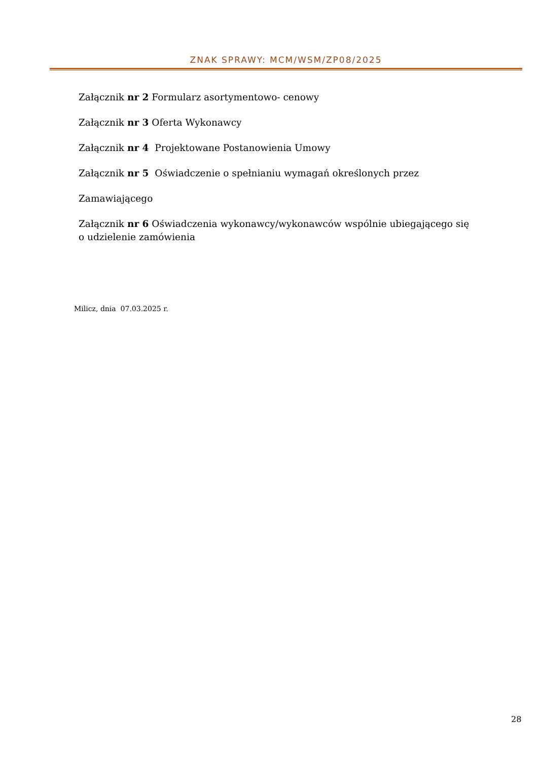ZNAK SPRAWY: MCM/WSM/ZP08/2025
Załącznik nr 2 Formularz asortymentowo- cenowy
Załącznik nr 3 Oferta Wykonawcy
Załącznik nr 4 Projektowane Postanowienia Umowy
Załącznik nr 5 Oświadczenie o spełnianiu wymagań określonych przez
Zamawiającego
Załącznik nr 6 Oświadczenia wykonawcy/wykonawców wspólnie ubiegającego się o udzielenie zamówienia
Milicz, dnia 07.03.2025 r.
28